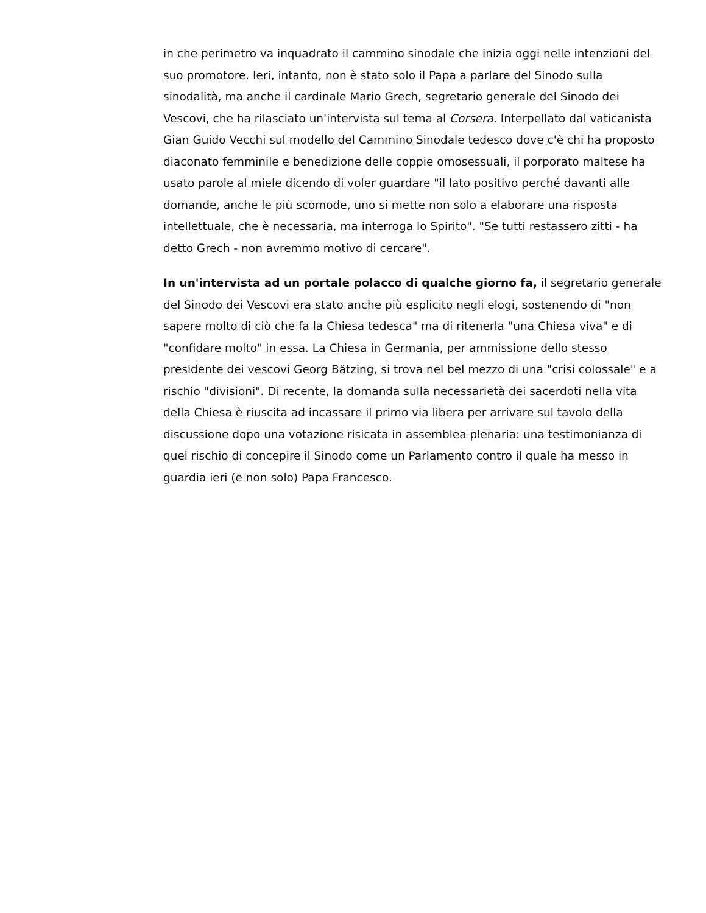in che perimetro va inquadrato il cammino sinodale che inizia oggi nelle intenzioni del suo promotore. Ieri, intanto, non è stato solo il Papa a parlare del Sinodo sulla sinodalità, ma anche il cardinale Mario Grech, segretario generale del Sinodo dei Vescovi, che ha rilasciato un'intervista sul tema al Corsera. Interpellato dal vaticanista Gian Guido Vecchi sul modello del Cammino Sinodale tedesco dove c'è chi ha proposto diaconato femminile e benedizione delle coppie omosessuali, il porporato maltese ha usato parole al miele dicendo di voler guardare "il lato positivo perché davanti alle domande, anche le più scomode, uno si mette non solo a elaborare una risposta intellettuale, che è necessaria, ma interroga lo Spirito". "Se tutti restassero zitti - ha detto Grech - non avremmo motivo di cercare".
In un'intervista ad un portale polacco di qualche giorno fa, il segretario generale del Sinodo dei Vescovi era stato anche più esplicito negli elogi, sostenendo di "non sapere molto di ciò che fa la Chiesa tedesca" ma di ritenerla "una Chiesa viva" e di "confidare molto" in essa. La Chiesa in Germania, per ammissione dello stesso presidente dei vescovi Georg Bätzing, si trova nel bel mezzo di una "crisi colossale" e a rischio "divisioni". Di recente, la domanda sulla necessarietà dei sacerdoti nella vita della Chiesa è riuscita ad incassare il primo via libera per arrivare sul tavolo della discussione dopo una votazione risicata in assemblea plenaria: una testimonianza di quel rischio di concepire il Sinodo come un Parlamento contro il quale ha messo in guardia ieri (e non solo) Papa Francesco.